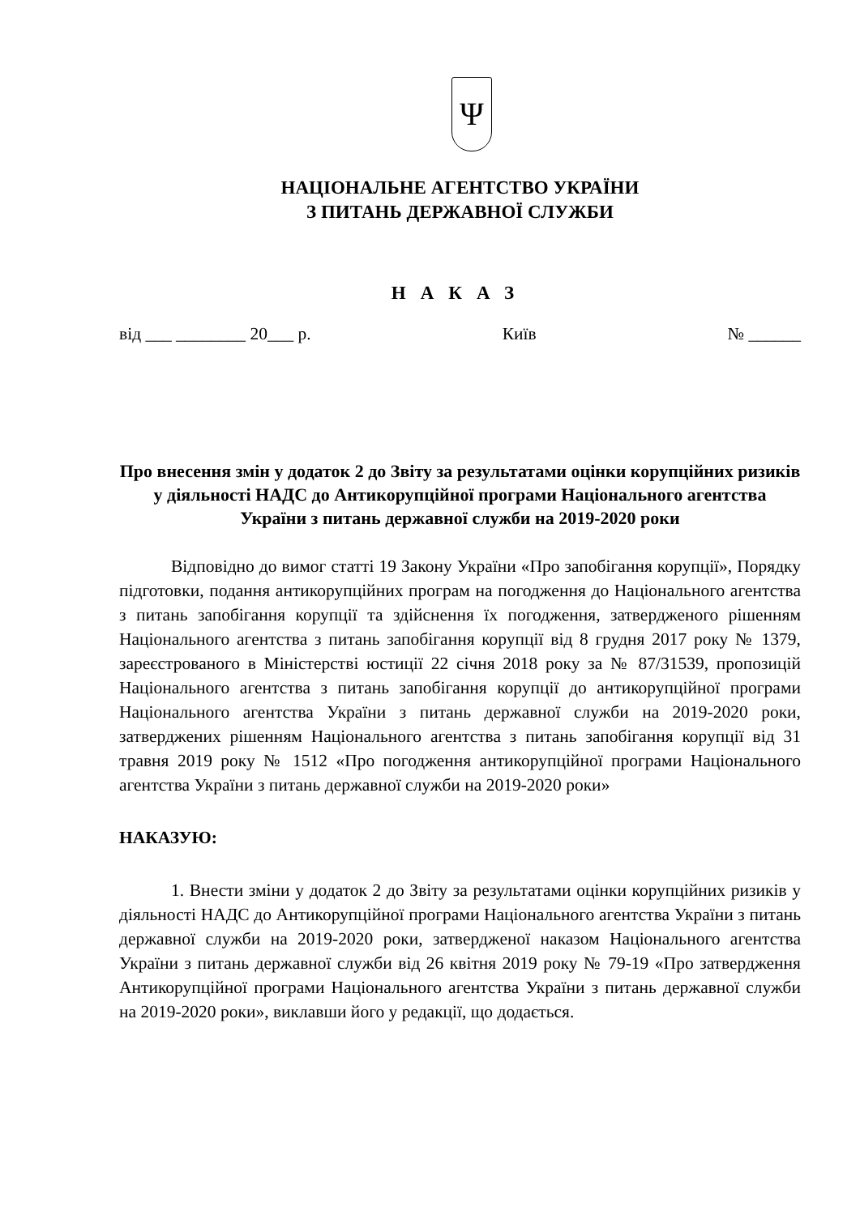Ψ
НАЦІОНАЛЬНЕ АГЕНТСТВО УКРАЇНИ
З ПИТАНЬ ДЕРЖАВНОЇ СЛУЖБИ
НАКАЗ
від ___ ________ 20___ р. Київ № ______
Про внесення змін у додаток 2 до Звіту за результатами оцінки корупційних ризиків у діяльності НАДС до Антикорупційної програми Національного агентства України з питань державної служби на 2019-2020 роки
Відповідно до вимог статті 19 Закону України «Про запобігання корупції», Порядку підготовки, подання антикорупційних програм на погодження до Національного агентства з питань запобігання корупції та здійснення їх погодження, затвердженого рішенням Національного агентства з питань запобігання корупції від 8 грудня 2017 року № 1379, зареєстрованого в Міністерстві юстиції 22 січня 2018 року за № 87/31539, пропозицій Національного агентства з питань запобігання корупції до антикорупційної програми Національного агентства України з питань державної служби на 2019-2020 роки, затверджених рішенням Національного агентства з питань запобігання корупції від 31 травня 2019 року № 1512 «Про погодження антикорупційної програми Національного агентства України з питань державної служби на 2019-2020 роки»
НАКАЗУЮ:
1. Внести зміни у додаток 2 до Звіту за результатами оцінки корупційних ризиків у діяльності НАДС до Антикорупційної програми Національного агентства України з питань державної служби на 2019-2020 роки, затвердженої наказом Національного агентства України з питань державної служби від 26 квітня 2019 року № 79-19 «Про затвердження Антикорупційної програми Національного агентства України з питань державної служби на 2019-2020 роки», виклавши його у редакції, що додається.